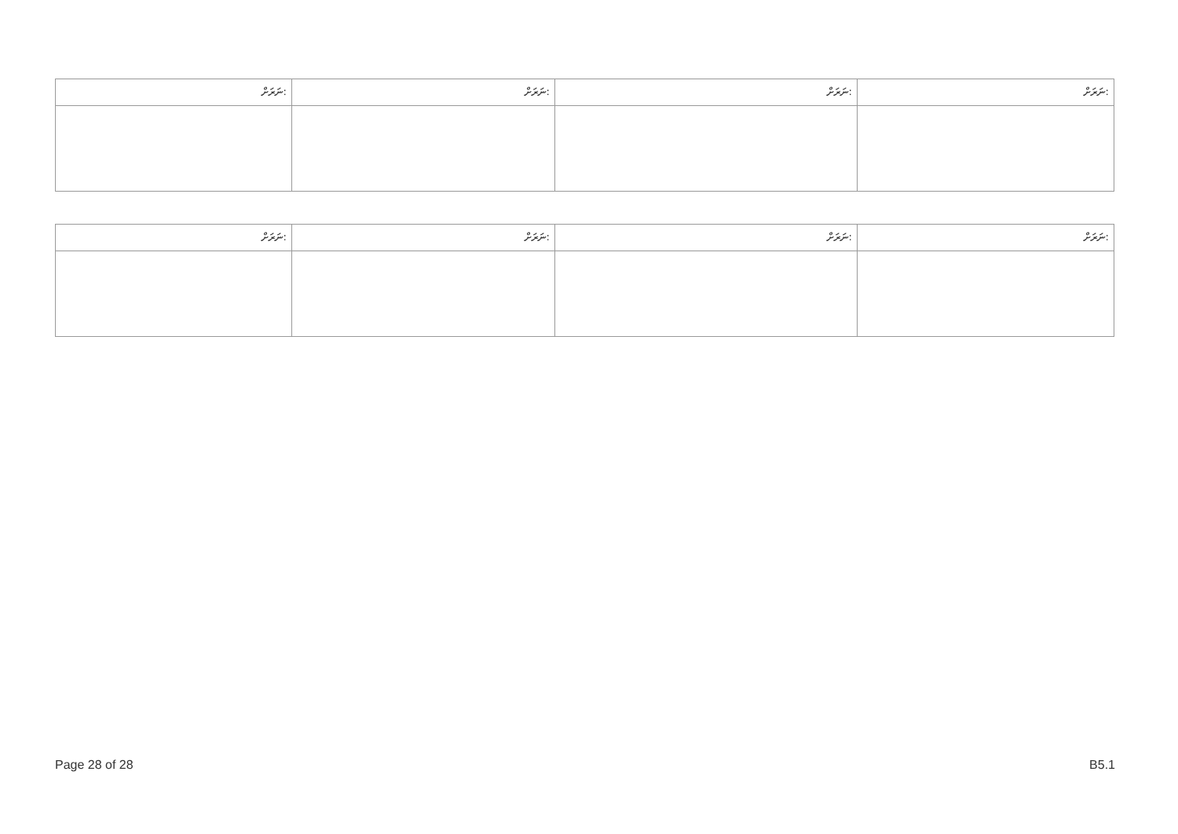| ނަރަށް: | ނަރަށް: | ނަރަށް: | ނަރަށް: |
| ނަރަށް: | ނަރަށް: | ނަރަށް: | ނަރަށް: |
Page 28 of 28 B5.1